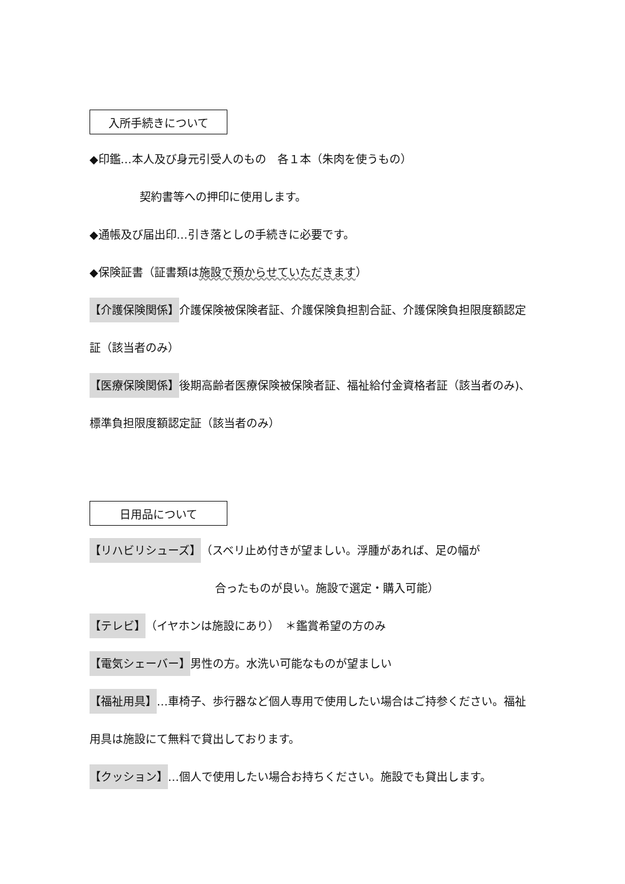入所手続きについて
◆印鑑…本人及び身元引受人のもの　各１本（朱肉を使うもの）
契約書等への押印に使用します。
◆通帳及び届出印…引き落としの手続きに必要です。
◆保険証書（証書類は施設で預からせていただきます）
【介護保険関係】介護保険被保険者証、介護保険負担割合証、介護保険負担限度額認定証（該当者のみ）
【医療保険関係】後期高齢者医療保険被保険者証、福祉給付金資格者証（該当者のみ)、標準負担限度額認定証（該当者のみ）
日用品について
【リハビリシューズ】（スベリ止め付きが望ましい。浮腫があれば、足の幅が
合ったものが良い。施設で選定・購入可能）
【テレビ】（イヤホンは施設にあり）　＊鑑賞希望の方のみ
【電気シェーバー】男性の方。水洗い可能なものが望ましい
【福祉用具】…車椅子、歩行器など個人専用で使用したい場合はご持参ください。福祉用具は施設にて無料で貸出しております。
【クッション】…個人で使用したい場合お持ちください。施設でも貸出します。